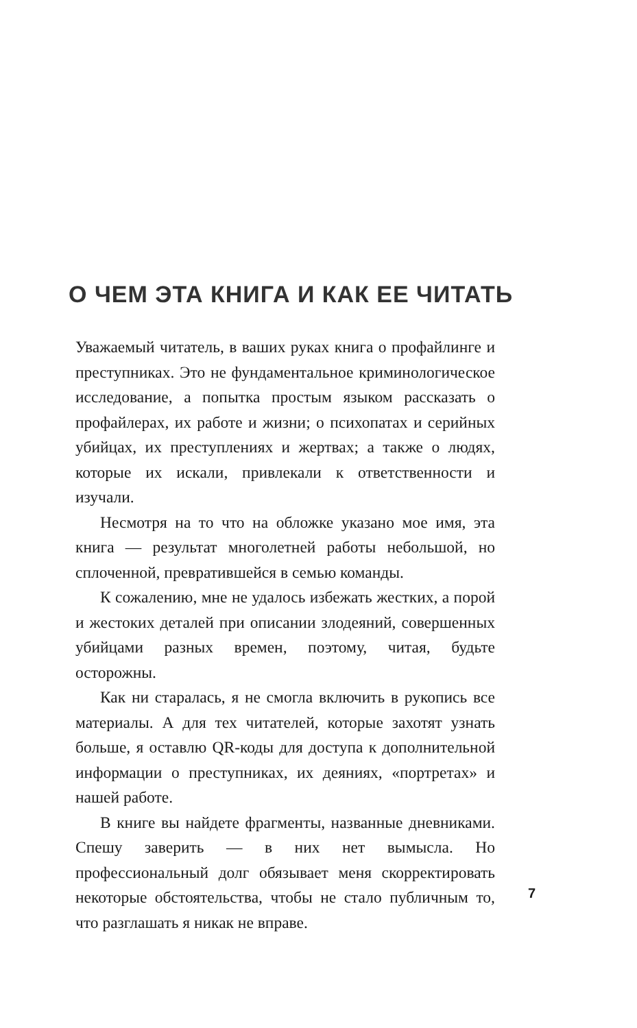О ЧЕМ ЭТА КНИГА И КАК ЕЕ ЧИТАТЬ
Уважаемый читатель, в ваших руках книга о профайлинге и преступниках. Это не фундаментальное криминологическое исследование, а попытка простым языком рассказать о профайлерах, их работе и жизни; о психопатах и серийных убийцах, их преступлениях и жертвах; а также о людях, которые их искали, привлекали к ответственности и изучали.
Несмотря на то что на обложке указано мое имя, эта книга — результат многолетней работы небольшой, но сплоченной, превратившейся в семью команды.
К сожалению, мне не удалось избежать жестких, а порой и жестоких деталей при описании злодеяний, совершенных убийцами разных времен, поэтому, читая, будьте осторожны.
Как ни старалась, я не смогла включить в рукопись все материалы. А для тех читателей, которые захотят узнать больше, я оставлю QR-коды для доступа к дополнительной информации о преступниках, их деяниях, «портретах» и нашей работе.
В книге вы найдете фрагменты, названные дневниками. Спешу заверить — в них нет вымысла. Но профессиональный долг обязывает меня скорректировать некоторые обстоятельства, чтобы не стало публичным то, что разглашать я никак не вправе.
7